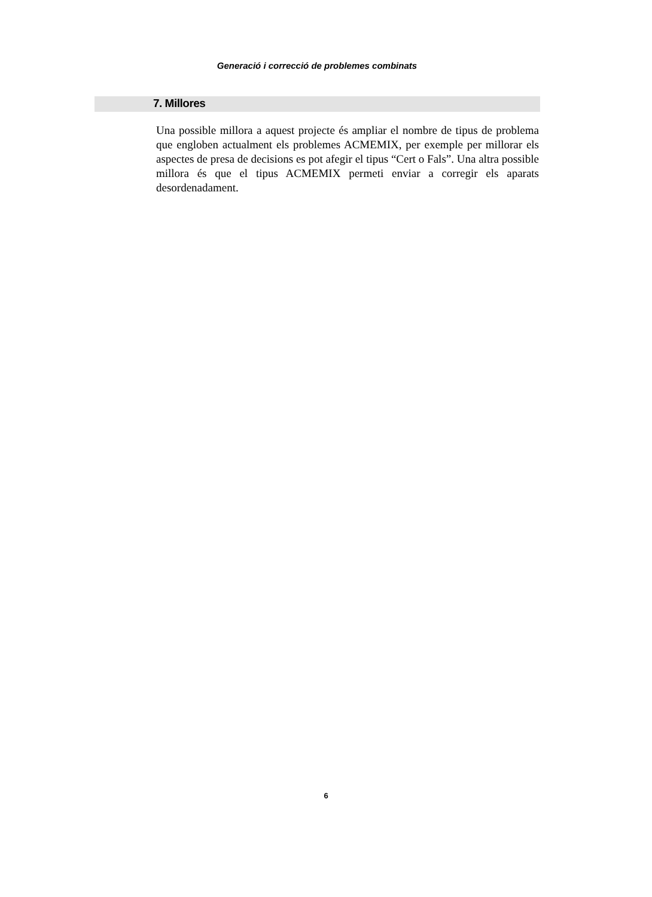Generació i correcció de problemes combinats
7. Millores
Una possible millora a aquest projecte és ampliar el nombre de tipus de problema que engloben actualment els problemes ACMEMIX, per exemple per millorar els aspectes de presa de decisions es pot afegir el tipus “Cert o Fals”. Una altra possible millora és que el tipus ACMEMIX permeti enviar a corregir els aparats desordenadament.
6